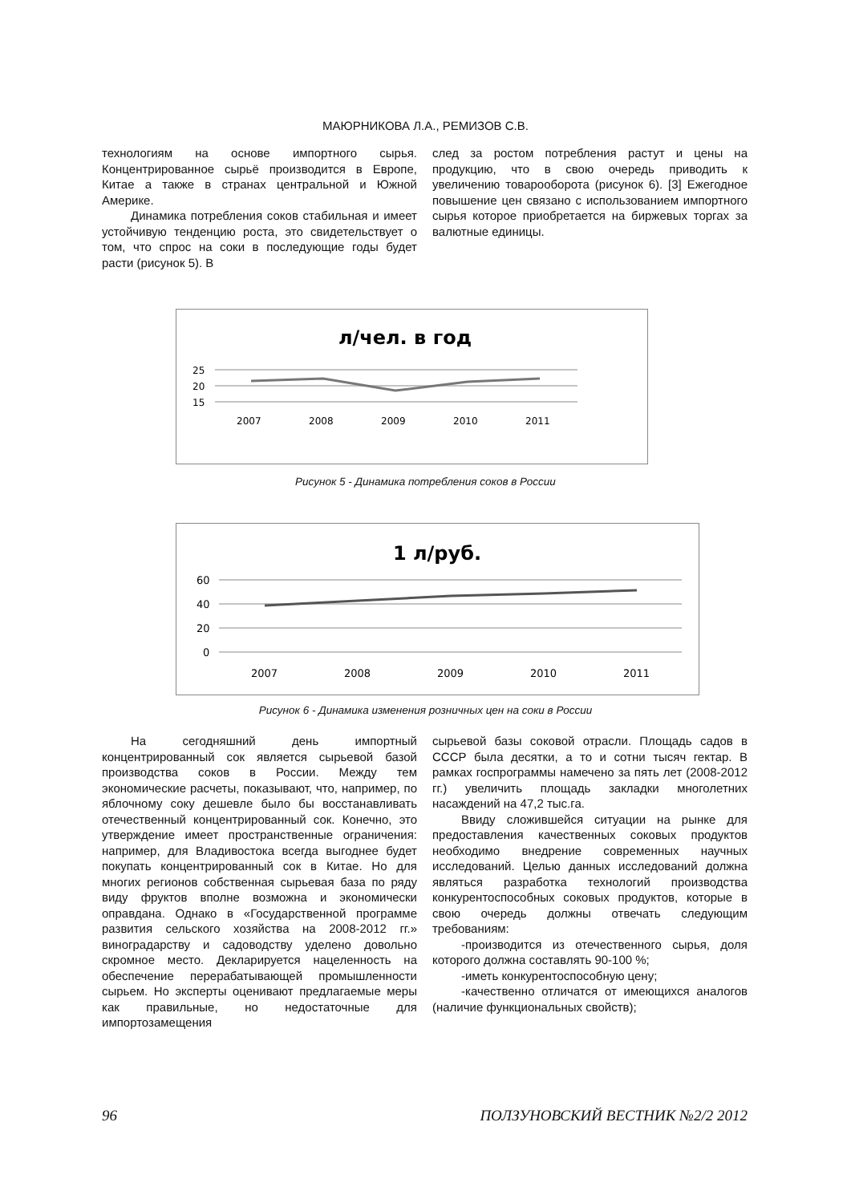МАЮРНИКОВА Л.А., РЕМИЗОВ С.В.
технологиям на основе импортного сырья. Концентрированное сырьё производится в Европе, Китае а также в странах центральной и Южной Америке.
Динамика потребления соков стабильная и имеет устойчивую тенденцию роста, это свидетельствует о том, что спрос на соки в последующие годы будет расти (рисунок 5). В
след за ростом потребления растут и цены на продукцию, что в свою очередь приводить к увеличению товарооборота (рисунок 6). [3] Ежегодное повышение цен связано с использованием импортного сырья которое приобретается на биржевых торгах за валютные единицы.
л/чел. в год
25
20
15
2007
2008
2009
2010
2011
Рисунок 5 - Динамика потребления соков в России
1 л/руб.
60
40
20
0
2007
2008
2009
2010
2011
Рисунок 6 - Динамика изменения розничных цен на соки в России
На сегодняшний день импортный концентрированный сок является сырьевой базой производства соков в России. Между тем экономические расчеты, показывают, что, например, по яблочному соку дешевле было бы восстанавливать отечественный концентрированный сок. Конечно, это утверждение имеет пространственные ограничения: например, для Владивостока всегда выгоднее будет покупать концентрированный сок в Китае. Но для многих регионов собственная сырьевая база по ряду виду фруктов вполне возможна и экономически оправдана. Однако в «Государственной программе развития сельского хозяйства на 2008-2012 гг.» виноградарству и садоводству уделено довольно скромное место. Декларируется нацеленность на обеспечение перерабатывающей промышленности сырьем. Но эксперты оценивают предлагаемые меры как правильные, но недостаточные для импортозамещения
сырьевой базы соковой отрасли. Площадь садов в СССР была десятки, а то и сотни тысяч гектар. В рамках госпрограммы намечено за пять лет (2008-2012 гг.) увеличить площадь закладки многолетних насаждений на 47,2 тыс.га.
Ввиду сложившейся ситуации на рынке для предоставления качественных соковых продуктов необходимо внедрение современных научных исследований. Целью данных исследований должна являться разработка технологий производства конкурентоспособных соковых продуктов, которые в свою очередь должны отвечать следующим требованиям:
-производится из отечественного сырья, доля которого должна составлять 90-100 %;
-иметь конкурентоспособную цену;
-качественно отличатся от имеющихся аналогов (наличие функциональных свойств);
96 ПОЛЗУНОВСКИЙ ВЕСТНИК №2/2 2012